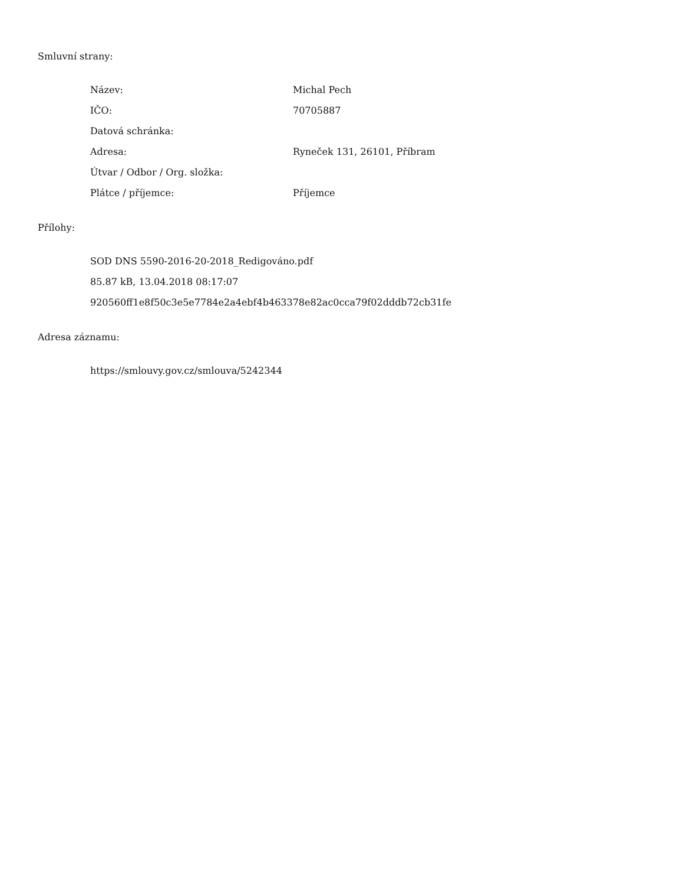Smluvní strany:
| Název: | Michal Pech |
| IČO: | 70705887 |
| Datová schránka: | |
| Adresa: | Ryneček 131, 26101, Příbram |
| Útvar / Odbor / Org. složka: | |
| Plátce / příjemce: | Příjemce |
Přílohy:
| SOD DNS 5590-2016-20-2018_Redigováno.pdf |
| 85.87 kB, 13.04.2018 08:17:07 |
| 920560ff1e8f50c3e5e7784e2a4ebf4b463378e82ac0cca79f02dddb72cb31fe |
Adresa záznamu:
| https://smlouvy.gov.cz/smlouva/5242344 |